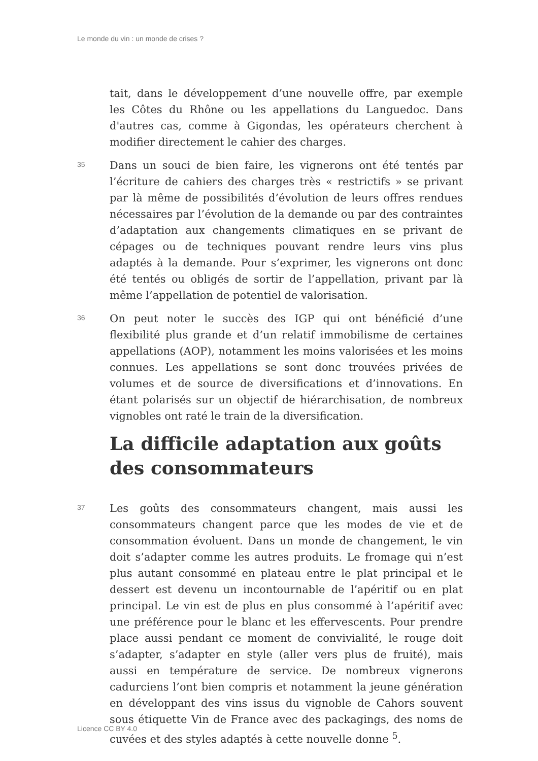Le monde du vin : un monde de crises ?
tait, dans le développement d’une nouvelle offre, par exemple les Côtes du Rhône ou les appellations du Languedoc. Dans d'autres cas, comme à Gigondas, les opérateurs cherchent à modifier directement le cahier des charges.
35
Dans un souci de bien faire, les vignerons ont été tentés par l’écriture de cahiers des charges très « restrictifs » se privant par là même de possibilités d’évolution de leurs offres rendues nécessaires par l’évolution de la demande ou par des contraintes d’adaptation aux changements climatiques en se privant de cépages ou de techniques pouvant rendre leurs vins plus adaptés à la demande. Pour s’exprimer, les vignerons ont donc été tentés ou obligés de sortir de l’appellation, privant par là même l’appellation de potentiel de valorisation.
36
On peut noter le succès des IGP qui ont bénéficié d’une flexibilité plus grande et d’un relatif immobilisme de certaines appellations (AOP), notamment les moins valorisées et les moins connues. Les appellations se sont donc trouvées privées de volumes et de source de diversifications et d’innovations. En étant polarisés sur un objectif de hiérarchisation, de nombreux vignobles ont raté le train de la diversification.
La difficile adaptation aux goûts des consommateurs
37
Les goûts des consommateurs changent, mais aussi les consommateurs changent parce que les modes de vie et de consommation évoluent. Dans un monde de changement, le vin doit s’adapter comme les autres produits. Le fromage qui n’est plus autant consommé en plateau entre le plat principal et le dessert est devenu un incontournable de l’apéritif ou en plat principal. Le vin est de plus en plus consommé à l’apéritif avec une préférence pour le blanc et les effervescents. Pour prendre place aussi pendant ce moment de convivialité, le rouge doit s’adapter, s’adapter en style (aller vers plus de fruité), mais aussi en température de service. De nombreux vignerons cadurciens l’ont bien compris et notamment la jeune génération en développant des vins issus du vignoble de Cahors souvent sous étiquette Vin de France avec des packagings, des noms de cuvées et des styles adaptés à cette nouvelle donne <sup>5</sup>.
Licence CC BY 4.0